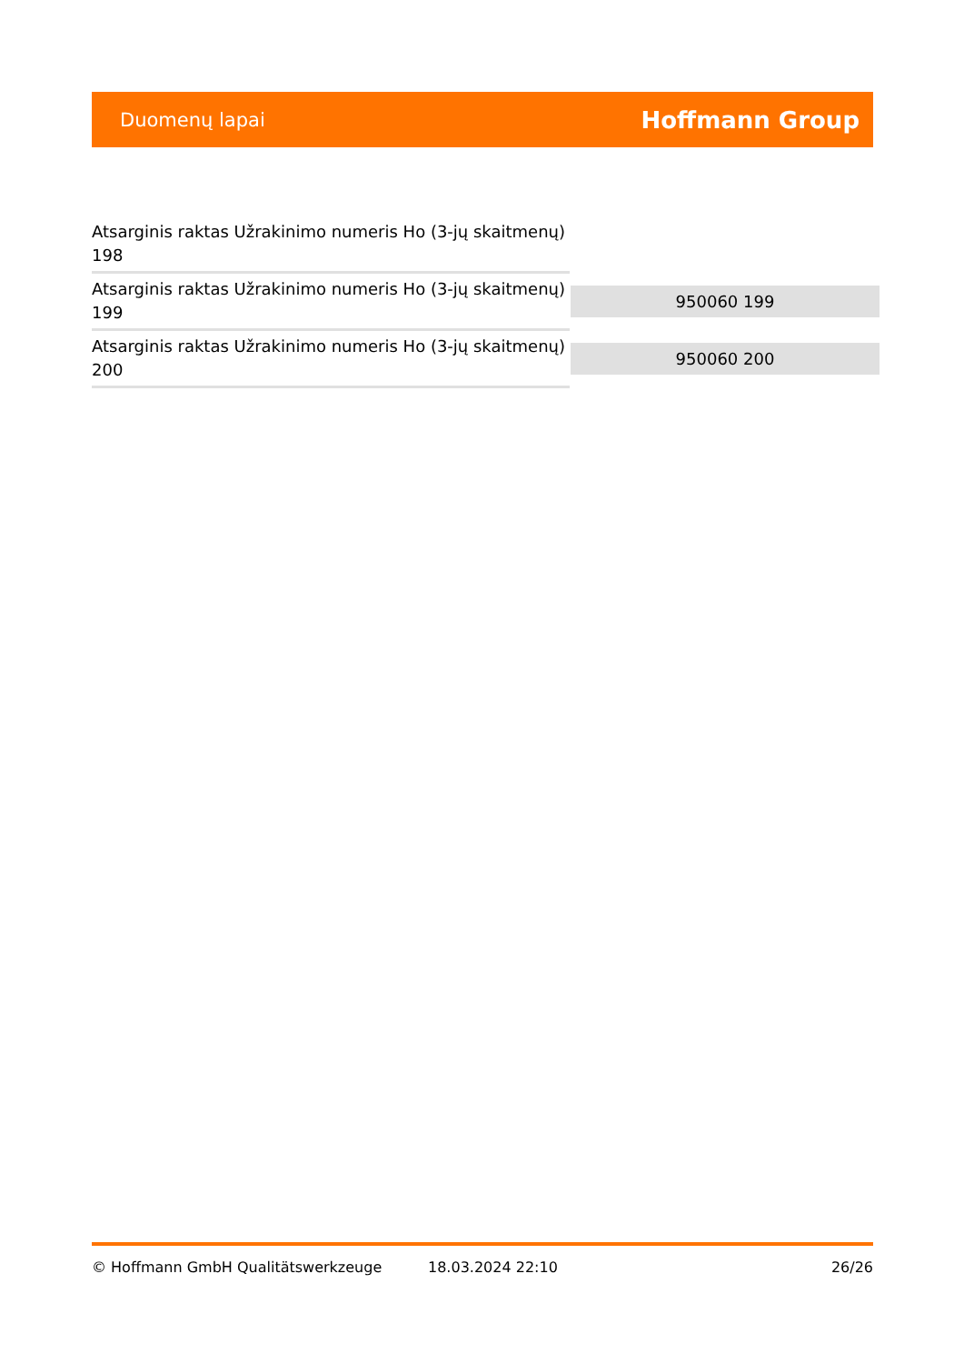Duomenų lapai Hoffmann Group
| Atsarginis raktas Užrakinimo numeris Ho (3-jų skaitmenų) 198 | |
| Atsarginis raktas Užrakinimo numeris Ho (3-jų skaitmenų) 199 | 950060 199 |
| Atsarginis raktas Užrakinimo numeris Ho (3-jų skaitmenų) 200 | 950060 200 |
© Hoffmann GmbH Qualitätswerkzeuge 18.03.2024 22:10 26/26